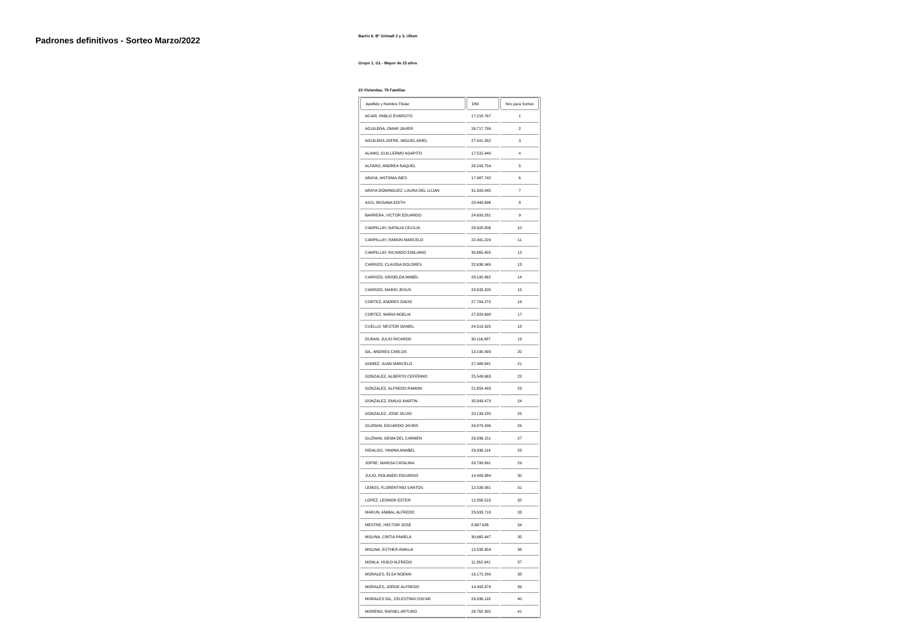Padrones definitivos - Sorteo Marzo/2022
Barrio 6. B° Grimalt 2 y 3, Ullum
Grupo 1. G1 - Mayor de 15 años
23 Viviendas, 79 Familias
| Apellido y Nombre Titular | DNI | Nro para Sorteo |
| --- | --- | --- |
| ACIAR, PABLO EVARISTO | 17.218.767 | 1 |
| AGUILERA, OMAR JAVIER | 26.717.799 | 2 |
| AGUILERA JOFRE, MIGUEL ARIEL | 27.041.952 | 3 |
| ALAMO, GUILLERMO AGAPITO | 17.515.449 | 4 |
| ALFARO, ANDREA RAQUEL | 28.243.754 | 5 |
| ARAYA, ANTONIA INES | 17.987.742 | 6 |
| ARAYA DOMINGUEZ, LAURA DEL LUJAN | 31.509.045 | 7 |
| ASIS, ROSANA EDITH | 28.448.696 | 8 |
| BARRERA, VICTOR EDUARDO | 24.693.281 | 9 |
| CAMPILLAY, NATALIA CECILIA | 28.928.806 | 10 |
| CAMPILLAY, RAMON MARCELO | 22.441.229 | 11 |
| CAMPILLAY, RICARDO EMILIANO | 30.665.455 | 12 |
| CARRIZO, CLAUDIA DOLORES | 22.636.949 | 13 |
| CARRIZO, GRISELDA MABEL | 28.192.862 | 14 |
| CARRIZO, MARIO JESUS | 23.633.205 | 15 |
| CORTEZ, ANDRES DAVID | 27.784.272 | 16 |
| CORTEZ, MARIA NOELIA | 27.829.698 | 17 |
| CUELLO, NESTOR DANIEL | 24.319.325 | 18 |
| DURAN, JULIO RICARDO | 30.116.487 | 19 |
| GIL, ANDRES CARLOS | 13.190.993 | 20 |
| GOMEZ, JUAN MARCELO | 27.488.641 | 21 |
| GONZALEZ, ALBERTO CEFERINO | 25.549.663 | 22 |
| GONZALEZ, ALFREDO RAMON | 21.658.493 | 23 |
| GONZALEZ, EMILIO MARTIN | 35.848.473 | 24 |
| GONZALEZ, JOSE SILVIO | 20.133.220 | 25 |
| GUZMAN, EDUARDO JAVIER | 24.879.936 | 26 |
| GUZMAN, GEMA DEL CARMEN | 29.936.151 | 27 |
| HIDALGO, YANINA ANABEL | 29.936.114 | 28 |
| JOFRE, MARISA CATALINA | 20.799.891 | 29 |
| JULIO, ROLANDO EDUARDO | 14.493.984 | 30 |
| LEMOS, FLORENTINO SANTOS | 12.539.981 | 31 |
| LOPEZ, LEONOR ESTER | 12.356.518 | 32 |
| MARUN, ANIBAL ALFREDO | 23.633.718 | 33 |
| MESTRE, HECTOR JOSE | 8.667.626 | 34 |
| MOLINA, CINTIA PAMELA | 30.665.447 | 35 |
| MOLINA, ESTHER AMALIA | 12.539.954 | 36 |
| MONLA, HUGO ALFREDO | 11.262.941 | 37 |
| MORALES, ELSA NOEMA | 16.172.299 | 38 |
| MORALES, JORGE ALFREDO | 14.493.979 | 39 |
| MORALES GIL, CELESTINO OSCAR | 29.936.116 | 40 |
| MORENO, RAFAEL ARTURO | 28.762.992 | 41 |